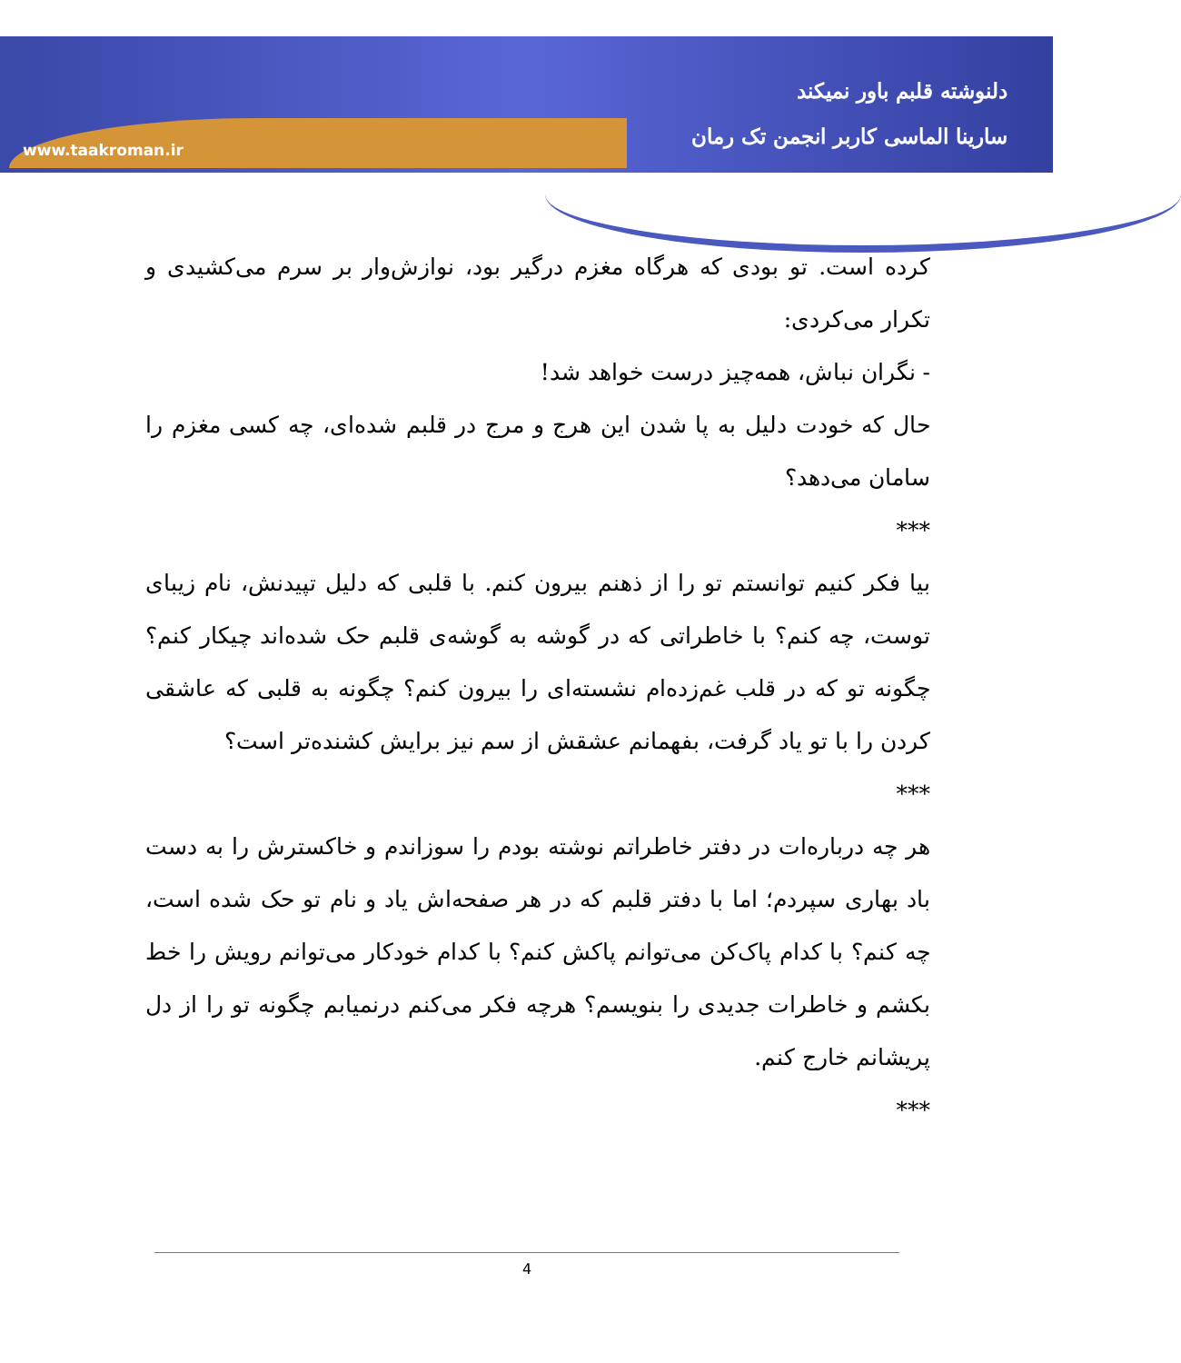www.taakroman.ir
دلنوشته قلبم باور نمیکند
سارینا الماسی کاربر انجمن تک رمان
کرده است. تو بودی که هرگاه مغزم درگیر بود، نوازش‌وار بر سرم می‌کشیدی و تکرار می‌کردی:
- نگران نباش، همه‌چیز درست خواهد شد!
حال که خودت دلیل به پا شدن این هرج و مرج در قلبم شده‌ای، چه کسی مغزم را سامان می‌دهد؟
***
بیا فکر کنیم توانستم تو را از ذهنم بیرون کنم. با قلبی که دلیل تپیدنش، نام زیبای توست، چه کنم؟ با خاطراتی که در گوشه به گوشه‌ی قلبم حک شده‌اند چیکار کنم؟ چگونه تو که در قلب غم‌زده‌ام نشسته‌ای را بیرون کنم؟ چگونه به قلبی که عاشقی کردن را با تو یاد گرفت، بفهمانم عشقش از سم نیز برایش کشنده‌تر است؟
***
هر چه درباره‌ات در دفتر خاطراتم نوشته بودم را سوزاندم و خاکسترش را به دست باد بهاری سپردم؛ اما با دفتر قلبم که در هر صفحه‌اش یاد و نام تو حک شده است، چه کنم؟ با کدام پاک‌کن می‌توانم پاکش کنم؟ با کدام خودکار می‌توانم رویش را خط بکشم و خاطرات جدیدی را بنویسم؟ هرچه فکر می‌کنم درنمیابم چگونه تو را از دل پریشانم خارج کنم.
***
4